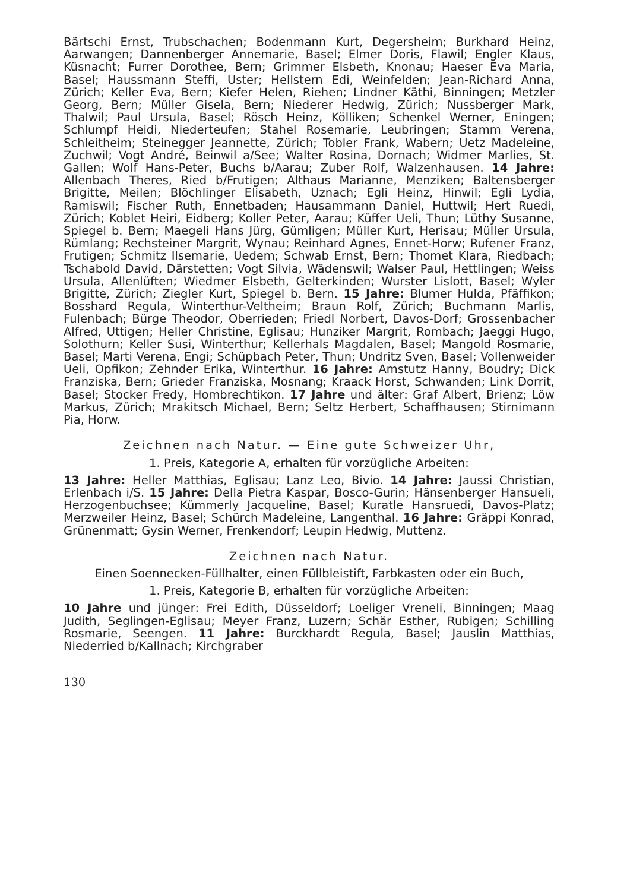Bärtschi Ernst, Trubschachen; Bodenmann Kurt, Degersheim; Burkhard Heinz, Aarwangen; Dannenberger Annemarie, Basel; Elmer Doris, Flawil; Engler Klaus, Küsnacht; Furrer Dorothee, Bern; Grimmer Elsbeth, Knonau; Haeser Eva Maria, Basel; Haussmann Steffi, Uster; Hellstern Edi, Weinfelden; Jean-Richard Anna, Zürich; Keller Eva, Bern; Kiefer Helen, Riehen; Lindner Käthi, Binningen; Metzler Georg, Bern; Müller Gisela, Bern; Niederer Hedwig, Zürich; Nussberger Mark, Thalwil; Paul Ursula, Basel; Rösch Heinz, Kölliken; Schenkel Werner, Eningen; Schlumpf Heidi, Niederteufen; Stahel Rosemarie, Leubringen; Stamm Verena, Schleitheim; Steinegger Jeannette, Zürich; Tobler Frank, Wabern; Uetz Madeleine, Zuchwil; Vogt André, Beinwil a/See; Walter Rosina, Dornach; Widmer Marlies, St. Gallen; Wolf Hans-Peter, Buchs b/Aarau; Zuber Rolf, Walzenhausen. 14 Jahre: Allenbach Theres, Ried b/Frutigen; Althaus Marianne, Menziken; Baltensberger Brigitte, Meilen; Blöchlinger Elisabeth, Uznach; Egli Heinz, Hinwil; Egli Lydia, Ramiswil; Fischer Ruth, Ennetbaden; Hausammann Daniel, Huttwil; Hert Ruedi, Zürich; Koblet Heiri, Eidberg; Koller Peter, Aarau; Küffer Ueli, Thun; Lüthy Susanne, Spiegel b. Bern; Maegeli Hans Jürg, Gümligen; Müller Kurt, Herisau; Müller Ursula, Rümlang; Rechsteiner Margrit, Wynau; Reinhard Agnes, Ennet-Horw; Rufener Franz, Frutigen; Schmitz Ilsemarie, Uedem; Schwab Ernst, Bern; Thomet Klara, Riedbach; Tschabold David, Därstetten; Vogt Silvia, Wädenswil; Walser Paul, Hettlingen; Weiss Ursula, Allenlüften; Wiedmer Elsbeth, Gelterkinden; Wurster Lislott, Basel; Wyler Brigitte, Zürich; Ziegler Kurt, Spiegel b. Bern. 15 Jahre: Blumer Hulda, Pfäffikon; Bosshard Regula, Winterthur-Veltheim; Braun Rolf, Zürich; Buchmann Marlis, Fulenbach; Bürge Theodor, Oberrieden; Friedl Norbert, Davos-Dorf; Grossenbacher Alfred, Uttigen; Heller Christine, Eglisau; Hunziker Margrit, Rombach; Jaeggi Hugo, Solothurn; Keller Susi, Winterthur; Kellerhals Magdalen, Basel; Mangold Rosmarie, Basel; Marti Verena, Engi; Schüpbach Peter, Thun; Undritz Sven, Basel; Vollenweider Ueli, Opfikon; Zehnder Erika, Winterthur. 16 Jahre: Amstutz Hanny, Boudry; Dick Franziska, Bern; Grieder Franziska, Mosnang; Kraack Horst, Schwanden; Link Dorrit, Basel; Stocker Fredy, Hombrechtikon. 17 Jahre und älter: Graf Albert, Brienz; Löw Markus, Zürich; Mrakitsch Michael, Bern; Seltz Herbert, Schaffhausen; Stirnimann Pia, Horw.
Zeichnen nach Natur. — Eine gute Schweizer Uhr,
1. Preis, Kategorie A, erhalten für vorzügliche Arbeiten:
13 Jahre: Heller Matthias, Eglisau; Lanz Leo, Bivio. 14 Jahre: Jaussi Christian, Erlenbach i/S. 15 Jahre: Della Pietra Kaspar, Bosco-Gurin; Hänsenberger Hansueli, Herzogenbuchsee; Kümmerly Jacqueline, Basel; Kuratle Hansruedi, Davos-Platz; Merzweiler Heinz, Basel; Schürch Madeleine, Langenthal. 16 Jahre: Gräppi Konrad, Grünenmatt; Gysin Werner, Frenkendorf; Leupin Hedwig, Muttenz.
Zeichnen nach Natur.
Einen Soennecken-Füllhalter, einen Füllbleistift, Farbkasten oder ein Buch,
1. Preis, Kategorie B, erhalten für vorzügliche Arbeiten:
10 Jahre und jünger: Frei Edith, Düsseldorf; Loeliger Vreneli, Binningen; Maag Judith, Seglingen-Eglisau; Meyer Franz, Luzern; Schär Esther, Rubigen; Schilling Rosmarie, Seengen. 11 Jahre: Burckhardt Regula, Basel; Jauslin Matthias, Niederried b/Kallnach; Kirchgraber
130